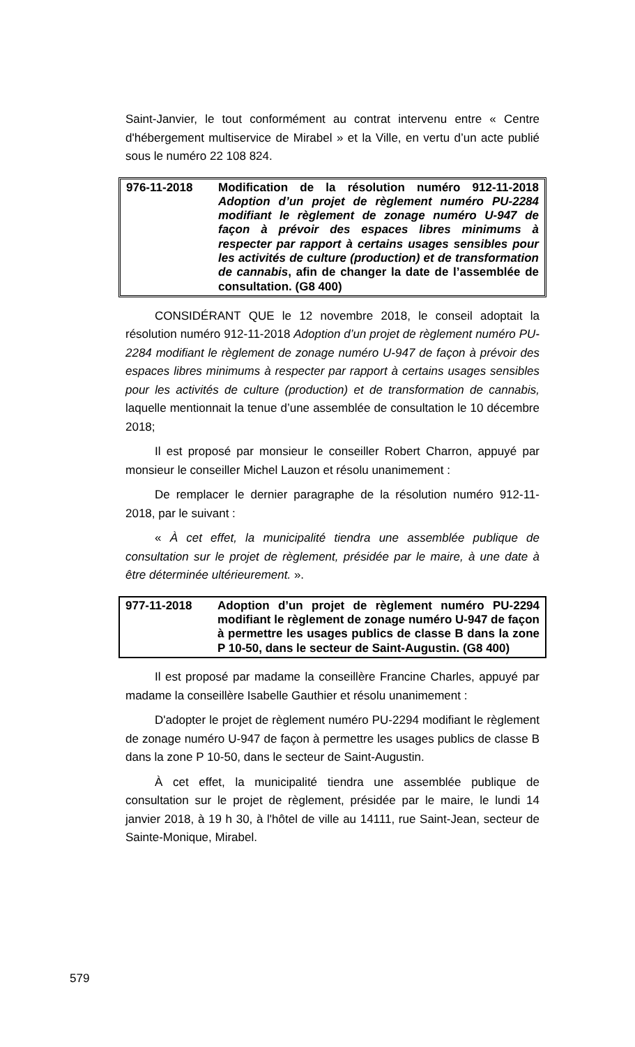Saint-Janvier, le tout conformément au contrat intervenu entre « Centre d'hébergement multiservice de Mirabel » et la Ville, en vertu d’un acte publié sous le numéro 22 108 824.
976-11-2018 Modification de la résolution numéro 912-11-2018 Adoption d’un projet de règlement numéro PU-2284 modifiant le règlement de zonage numéro U-947 de façon à prévoir des espaces libres minimums à respecter par rapport à certains usages sensibles pour les activités de culture (production) et de transformation de cannabis, afin de changer la date de l’assemblée de consultation. (G8 400)
CONSIDÉRANT QUE le 12 novembre 2018, le conseil adoptait la résolution numéro 912-11-2018 Adoption d’un projet de règlement numéro PU-2284 modifiant le règlement de zonage numéro U-947 de façon à prévoir des espaces libres minimums à respecter par rapport à certains usages sensibles pour les activités de culture (production) et de transformation de cannabis, laquelle mentionnait la tenue d’une assemblée de consultation le 10 décembre 2018;
Il est proposé par monsieur le conseiller Robert Charron, appuyé par monsieur le conseiller Michel Lauzon et résolu unanimement :
De remplacer le dernier paragraphe de la résolution numéro 912-11-2018, par le suivant :
« À cet effet, la municipalité tiendra une assemblée publique de consultation sur le projet de règlement, présidée par le maire, à une date à être déterminée ultérieurement. ».
977-11-2018 Adoption d’un projet de règlement numéro PU-2294 modifiant le règlement de zonage numéro U-947 de façon à permettre les usages publics de classe B dans la zone P 10-50, dans le secteur de Saint-Augustin. (G8 400)
Il est proposé par madame la conseillère Francine Charles, appuyé par madame la conseillère Isabelle Gauthier et résolu unanimement :
D'adopter le projet de règlement numéro PU-2294 modifiant le règlement de zonage numéro U-947 de façon à permettre les usages publics de classe B dans la zone P 10-50, dans le secteur de Saint-Augustin.
À cet effet, la municipalité tiendra une assemblée publique de consultation sur le projet de règlement, présidée par le maire, le lundi 14 janvier 2018, à 19 h 30, à l'hôtel de ville au 14111, rue Saint-Jean, secteur de Sainte-Monique, Mirabel.
579